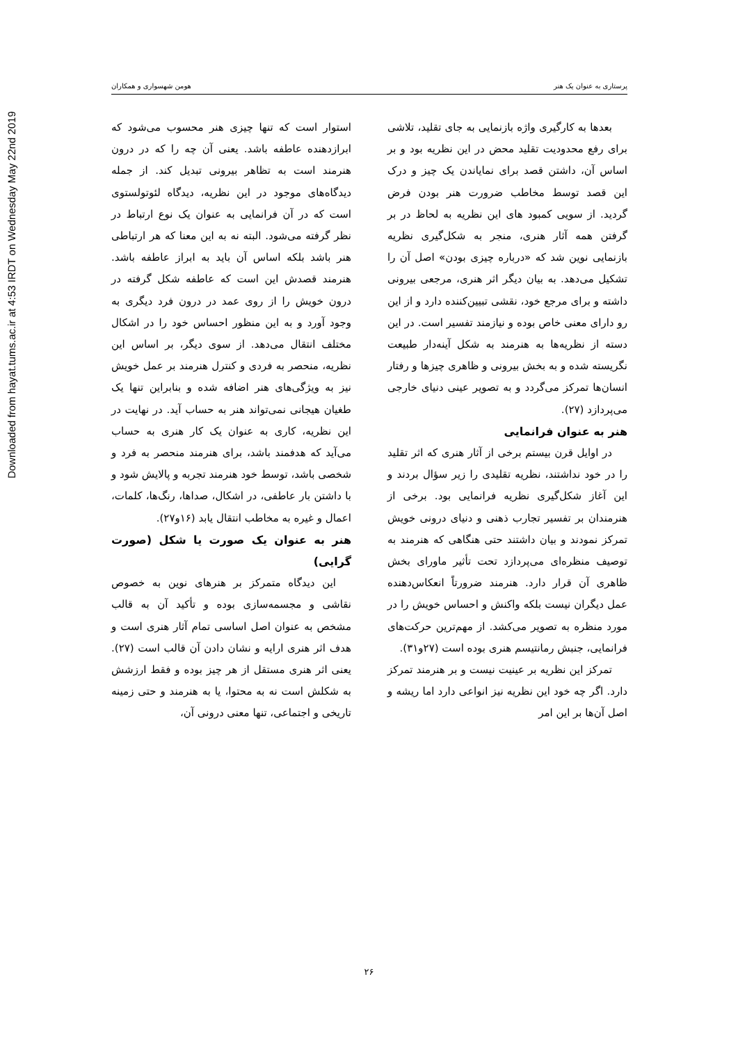Downloaded from hayat.tums.ac.ir at 4:53 IRDT on Wednesday May 22nd 2019
پرستاری به عنوان یک هنر هومن شهسواری و همکاران
بعدها به کارگیری واژه بازنمایی به جای تقلید، تلاشی برای رفع محدودیت تقلید محض در این نظریه بود و بر اساس آن، داشتن قصد برای نمایاندن یک چیز و درک این قصد توسط مخاطب ضرورت هنر بودن فرض گردید. از سویی کمبود های این نظریه به لحاظ در بر گرفتن همه آثار هنری، منجر به شکل‌گیری نظریه بازنمایی نوین شد که «درباره چیزی بودن» اصل آن را تشکیل می‌دهد. به بیان دیگر اثر هنری، مرجعی بیرونی داشته و برای مرجع خود، نقشی تبیین‌کننده دارد و از این رو دارای معنی خاص بوده و نیازمند تفسیر است. در این دسته از نظریه‌ها به هنرمند به شکل آینه‌دار طبیعت نگریسته شده و به بخش بیرونی و ظاهری چیزها و رفتار انسان‌ها تمرکز می‌گردد و به تصویر عینی دنیای خارجی می‌پردازد (۲۷).
هنر به عنوان فرانمایی
در اوایل قرن بیستم برخی از آثار هنری که اثر تقلید را در خود نداشتند، نظریه تقلیدی را زیر سؤال بردند و این آغاز شکل‌گیری نظریه فرانمایی بود. برخی از هنرمندان بر تفسیر تجارب ذهنی و دنیای درونی خویش تمرکز نمودند و بیان داشتند حتی هنگاهی که هنرمند به توصیف منظره‌ای می‌پردازد تحت تأثیر ماورای بخش ظاهری آن قرار دارد. هنرمند ضرورتاً انعکاس‌دهنده عمل دیگران نیست بلکه واکنش و احساس خویش را در مورد منظره به تصویر می‌کشد. از مهم‌ترین حرکت‌های فرانمایی، جنبش رمانتیسم هنری بوده است (۲۷و۳۱).
تمرکز این نظریه بر عینیت نیست و بر هنرمند تمرکز دارد. اگر چه خود این نظریه نیز انواعی دارد اما ریشه و اصل آن‌ها بر این امر
استوار است که تنها چیزی هنر محسوب می‌شود که ابرازدهنده عاطفه باشد. یعنی آن چه را که در درون هنرمند است به تظاهر بیرونی تبدیل کند. از جمله دیدگاه‌های موجود در این نظریه، دیدگاه لئوتولستوی است که در آن فرانمایی به عنوان یک نوع ارتباط در نظر گرفته می‌شود. البته نه به این معنا که هر ارتباطی هنر باشد بلکه اساس آن باید به ابراز عاطفه باشد. هنرمند قصدش این است که عاطفه شکل گرفته در درون خویش را از روی عمد در درون فرد دیگری به وجود آورد و به این منظور احساس خود را در اشکال مختلف انتقال می‌دهد. از سوی دیگر، بر اساس این نظریه، منحصر به فردی و کنترل هنرمند بر عمل خویش نیز به ویژگی‌های هنر اضافه شده و بنابراین تنها یک طغیان هیجانی نمی‌تواند هنر به حساب آید. در نهایت در این نظریه، کاری به عنوان یک کار هنری به حساب می‌آید که هدفمند باشد، برای هنرمند منحصر به فرد و شخصی باشد، توسط خود هنرمند تجربه و پالایش شود و با داشتن بار عاطفی، در اشکال، صداها، رنگ‌ها، کلمات، اعمال و غیره به مخاطب انتقال یابد (۱۶و۲۷).
هنر به عنوان یک صورت یا شکل (صورت گرایی)
این دیدگاه متمرکز بر هنرهای نوین به خصوص نقاشی و مجسمه‌سازی بوده و تأکید آن به قالب مشخص به عنوان اصل اساسی تمام آثار هنری است و هدف اثر هنری ارایه و نشان دادن آن قالب است (۲۷). یعنی اثر هنری مستقل از هر چیز بوده و فقط ارزشش به شکلش است نه به محتوا، یا به هنرمند و حتی زمینه تاریخی و اجتماعی، تنها معنی درونی آن،
۲۶